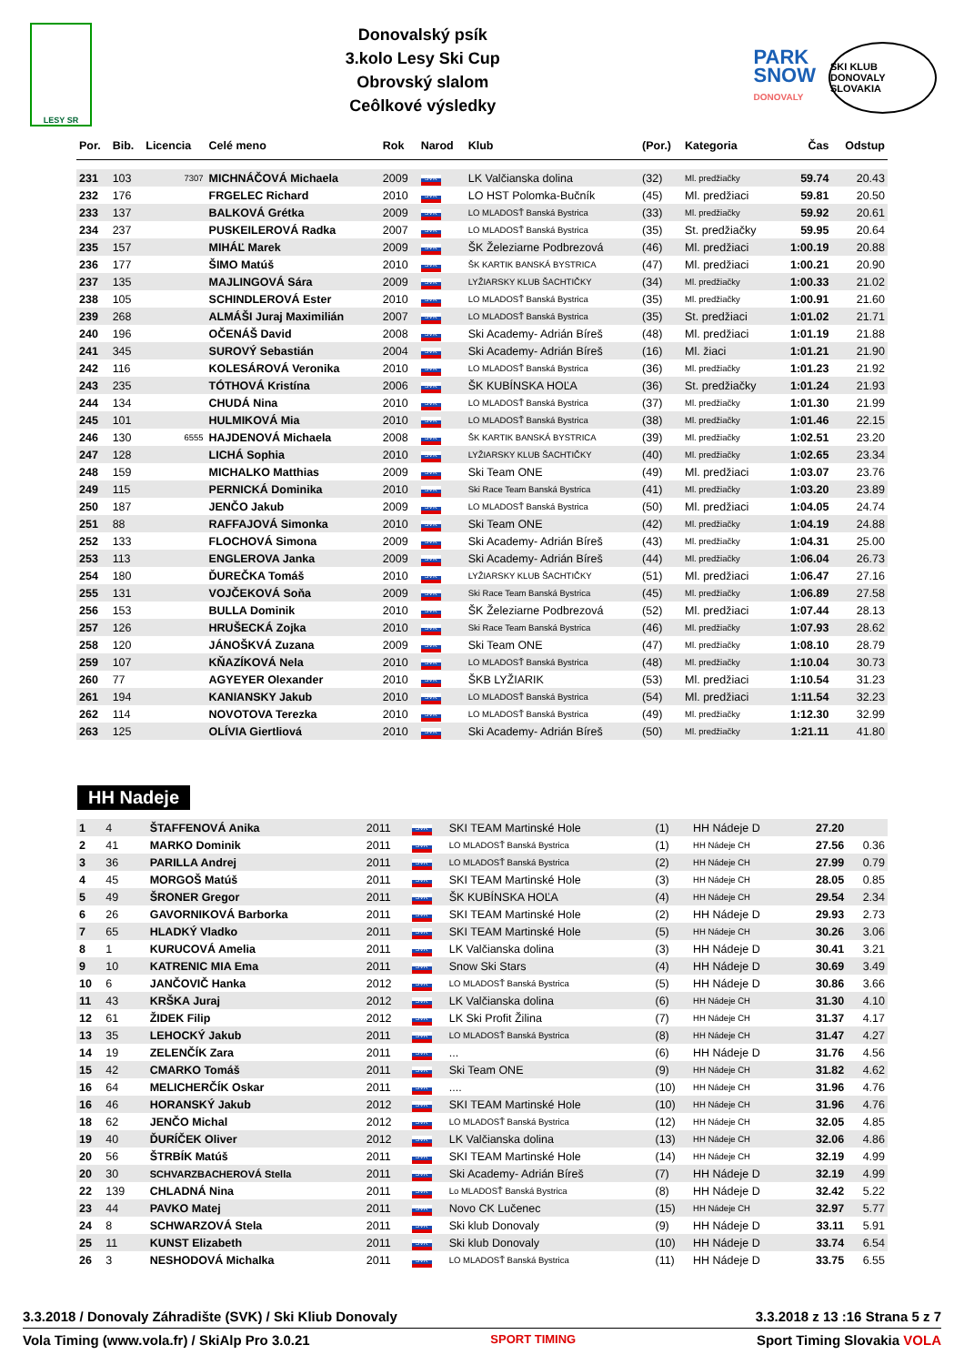LESY SR
Donovalský psík
3.kolo Lesy Ski Cup
Obrovský slalom
Ceôlkové výsledky
PARK
SNOW
DONOVALY
SKI KLUB DONOVALY SLOVAKIA
| Por. | Bib. | Licencia | Celé meno | Rok | Narod | Klub | (Por.) | Kategoria | Čas | Odstup |
| --- | --- | --- | --- | --- | --- | --- | --- | --- | --- | --- |
| 231 | 103 | 7307 | MICHNÁČOVÁ Michaela | 2009 | SVK | LK Valčianska dolina | (32) | Ml. predžiačky | 59.74 | 20.43 |
| 232 | 176 | | FRGELEC Richard | 2010 | SVK | LO HST Polomka-Bučník | (45) | Ml. predžiaci | 59.81 | 20.50 |
| 233 | 137 | | BALKOVÁ Grétka | 2009 | SVK | LO MLADOSŤ Banská Bystrica | (33) | Ml. predžiačky | 59.92 | 20.61 |
| 234 | 237 | | PUSKEILEROVÁ Radka | 2007 | SVK | LO MLADOSŤ Banská Bystrica | (35) | St. predžiačky | 59.95 | 20.64 |
| 235 | 157 | | MIHÁĽ Marek | 2009 | SVK | ŠK Železiarne Podbrezová | (46) | Ml. predžiaci | 1:00.19 | 20.88 |
| 236 | 177 | | ŠIMO Matúš | 2010 | SVK | ŠK KARTIK BANSKÁ BYSTRICA | (47) | Ml. predžiaci | 1:00.21 | 20.90 |
| 237 | 135 | | MAJLINGOVÁ Sára | 2009 | SVK | LYŽIARSKY KLUB ŠACHTIČKY | (34) | Ml. predžiačky | 1:00.33 | 21.02 |
| 238 | 105 | | SCHINDLEROVÁ Ester | 2010 | SVK | LO MLADOSŤ Banská Bystrica | (35) | Ml. predžiačky | 1:00.91 | 21.60 |
| 239 | 268 | | ALMÁŠI Juraj Maximilián | 2007 | SVK | LO MLADOSŤ Banská Bystrica | (35) | St. predžiaci | 1:01.02 | 21.71 |
| 240 | 196 | | OČENÁŠ David | 2008 | SVK | Ski Academy- Adrián Bíreš | (48) | Ml. predžiaci | 1:01.19 | 21.88 |
| 241 | 345 | | SUROVÝ Sebastián | 2004 | SVK | Ski Academy- Adrián Bíreš | (16) | Ml. žiaci | 1:01.21 | 21.90 |
| 242 | 116 | | KOLESÁROVÁ Veronika | 2010 | SVK | LO MLADOSŤ Banská Bystrica | (36) | Ml. predžiačky | 1:01.23 | 21.92 |
| 243 | 235 | | TÓTHOVÁ Kristína | 2006 | SVK | ŠK KUBÍNSKA HOĽA | (36) | St. predžiačky | 1:01.24 | 21.93 |
| 244 | 134 | | CHUDÁ Nina | 2010 | SVK | LO MLADOSŤ Banská Bystrica | (37) | Ml. predžiačky | 1:01.30 | 21.99 |
| 245 | 101 | | HULMIKOVÁ Mia | 2010 | SVK | LO MLADOSŤ Banská Bystrica | (38) | Ml. predžiačky | 1:01.46 | 22.15 |
| 246 | 130 | 6555 | HAJDENOVÁ Michaela | 2008 | SVK | ŠK KARTIK BANSKÁ BYSTRICA | (39) | Ml. predžiačky | 1:02.51 | 23.20 |
| 247 | 128 | | LICHÁ Sophia | 2010 | SVK | LYŽIARSKY KLUB ŠACHTIČKY | (40) | Ml. predžiačky | 1:02.65 | 23.34 |
| 248 | 159 | | MICHALKO Matthias | 2009 | SVK | Ski Team ONE | (49) | Ml. predžiaci | 1:03.07 | 23.76 |
| 249 | 115 | | PERNICKÁ Dominika | 2010 | SVK | Ski Race Team Banská Bystrica | (41) | Ml. predžiačky | 1:03.20 | 23.89 |
| 250 | 187 | | JENČO Jakub | 2009 | SVK | LO MLADOSŤ Banská Bystrica | (50) | Ml. predžiaci | 1:04.05 | 24.74 |
| 251 | 88 | | RAFFAJOVÁ Simonka | 2010 | SVK | Ski Team ONE | (42) | Ml. predžiačky | 1:04.19 | 24.88 |
| 252 | 133 | | FLOCHOVÁ Simona | 2009 | SVK | Ski Academy- Adrián Bíreš | (43) | Ml. predžiačky | 1:04.31 | 25.00 |
| 253 | 113 | | ENGLEROVA Janka | 2009 | SVK | Ski Academy- Adrián Bíreš | (44) | Ml. predžiačky | 1:06.04 | 26.73 |
| 254 | 180 | | ĎUREČKA Tomáš | 2010 | SVK | LYŽIARSKY KLUB ŠACHTIČKY | (51) | Ml. predžiaci | 1:06.47 | 27.16 |
| 255 | 131 | | VOJČEKOVÁ Soňa | 2009 | SVK | Ski Race Team Banská Bystrica | (45) | Ml. predžiačky | 1:06.89 | 27.58 |
| 256 | 153 | | BULLA Dominik | 2010 | SVK | ŠK Železiarne Podbrezová | (52) | Ml. predžiaci | 1:07.44 | 28.13 |
| 257 | 126 | | HRUŠECKÁ Zojka | 2010 | SVK | Ski Race Team Banská Bystrica | (46) | Ml. predžiačky | 1:07.93 | 28.62 |
| 258 | 120 | | JÁNOŠKVÁ Zuzana | 2009 | SVK | Ski Team ONE | (47) | Ml. predžiačky | 1:08.10 | 28.79 |
| 259 | 107 | | KŇAZÍKOVÁ Nela | 2010 | SVK | LO MLADOSŤ Banská Bystrica | (48) | Ml. predžiačky | 1:10.04 | 30.73 |
| 260 | 77 | | AGYEYER Olexander | 2010 | SVK | ŠKB LYŽIARIK | (53) | Ml. predžiaci | 1:10.54 | 31.23 |
| 261 | 194 | | KANIANSKY Jakub | 2010 | SVK | LO MLADOSŤ Banská Bystrica | (54) | Ml. predžiaci | 1:11.54 | 32.23 |
| 262 | 114 | | NOVOTOVA Terezka | 2010 | SVK | LO MLADOSŤ Banská Bystrica | (49) | Ml. predžiačky | 1:12.30 | 32.99 |
| 263 | 125 | | OLÍVIA Giertliová | 2010 | SVK | Ski Academy- Adrián Bíreš | (50) | Ml. predžiačky | 1:21.11 | 41.80 |
HH Nadeje
| 1 | 4 | | ŠTAFFENOVÁ Anika | 2011 | SVK | SKI TEAM Martinské Hole | (1) | HH Nádeje D | 27.20 | |
| 2 | 41 | | MARKO Dominik | 2011 | SVK | LO MLADOSŤ Banská Bystrica | (1) | HH Nádeje CH | 27.56 | 0.36 |
| 3 | 36 | | PARILLA Andrej | 2011 | SVK | LO MLADOSŤ Banská Bystrica | (2) | HH Nádeje CH | 27.99 | 0.79 |
| 4 | 45 | | MORGOŠ Matúš | 2011 | SVK | SKI TEAM Martinské Hole | (3) | HH Nádeje CH | 28.05 | 0.85 |
| 5 | 49 | | ŠRONER Gregor | 2011 | SVK | ŠK KUBÍNSKA HOĽA | (4) | HH Nádeje CH | 29.54 | 2.34 |
| 6 | 26 | | GAVORNIKOVÁ Barborka | 2011 | SVK | SKI TEAM Martinské Hole | (2) | HH Nádeje D | 29.93 | 2.73 |
| 7 | 65 | | HLADKÝ Vladko | 2011 | SVK | SKI TEAM Martinské Hole | (5) | HH Nádeje CH | 30.26 | 3.06 |
| 8 | 1 | | KURUCOVÁ Amelia | 2011 | SVK | LK Valčianska dolina | (3) | HH Nádeje D | 30.41 | 3.21 |
| 9 | 10 | | KATRENIC MIA Ema | 2011 | SVK | Snow Ski Stars | (4) | HH Nádeje D | 30.69 | 3.49 |
| 10 | 6 | | JANČOVIČ Hanka | 2012 | SVK | LO MLADOSŤ Banská Bystrica | (5) | HH Nádeje D | 30.86 | 3.66 |
| 11 | 43 | | KRŠKA Juraj | 2012 | SVK | LK Valčianska dolina | (6) | HH Nádeje CH | 31.30 | 4.10 |
| 12 | 61 | | ŽIDEK Filip | 2012 | SVK | LK Ski Profit Žilina | (7) | HH Nádeje CH | 31.37 | 4.17 |
| 13 | 35 | | LEHOCKÝ Jakub | 2011 | SVK | LO MLADOSŤ Banská Bystrica | (8) | HH Nádeje CH | 31.47 | 4.27 |
| 14 | 19 | | ZELENČÍK Zara | 2011 | SVK | ... | (6) | HH Nádeje D | 31.76 | 4.56 |
| 15 | 42 | | CMARKO Tomáš | 2011 | SVK | Ski Team ONE | (9) | HH Nádeje CH | 31.82 | 4.62 |
| 16 | 64 | | MELICHERČÍK Oskar | 2011 | SVK | .... | (10) | HH Nádeje CH | 31.96 | 4.76 |
| 16 | 46 | | HORANSKÝ Jakub | 2012 | SVK | SKI TEAM Martinské Hole | (10) | HH Nádeje CH | 31.96 | 4.76 |
| 18 | 62 | | JENČO Michal | 2012 | SVK | LO MLADOSŤ Banská Bystrica | (12) | HH Nádeje CH | 32.05 | 4.85 |
| 19 | 40 | | ĎURÍČEK Oliver | 2012 | SVK | LK Valčianska dolina | (13) | HH Nádeje CH | 32.06 | 4.86 |
| 20 | 56 | | ŠTRBÍK Matúš | 2011 | SVK | SKI TEAM Martinské Hole | (14) | HH Nádeje CH | 32.19 | 4.99 |
| 20 | 30 | | SCHVARZBACHEROVÁ Stella | 2011 | SVK | Ski Academy- Adrián Bíreš | (7) | HH Nádeje D | 32.19 | 4.99 |
| 22 | 139 | | CHLADNÁ Nina | 2011 | SVK | Lo MLADOSŤ Banská Bystrica | (8) | HH Nádeje D | 32.42 | 5.22 |
| 23 | 44 | | PAVKO Matej | 2011 | SVK | Novo CK Lučenec | (15) | HH Nádeje CH | 32.97 | 5.77 |
| 24 | 8 | | SCHWARZOVÁ Stela | 2011 | SVK | Ski klub Donovaly | (9) | HH Nádeje D | 33.11 | 5.91 |
| 25 | 11 | | KUNST Elizabeth | 2011 | SVK | Ski klub Donovaly | (10) | HH Nádeje D | 33.74 | 6.54 |
| 26 | 3 | | NESHODOVÁ Michalka | 2011 | SVK | LO MLADOSŤ Banská Bystrica | (11) | HH Nádeje D | 33.75 | 6.55 |
3.3.2018 / Donovaly Záhradište (SVK) / Ski Kliub Donovaly 3.3.2018 z 13 :16 Strana 5 z 7
Vola Timing (www.vola.fr) / SkiAlp Pro 3.0.21 SPORT TIMING Sport Timing Slovakia VOLA